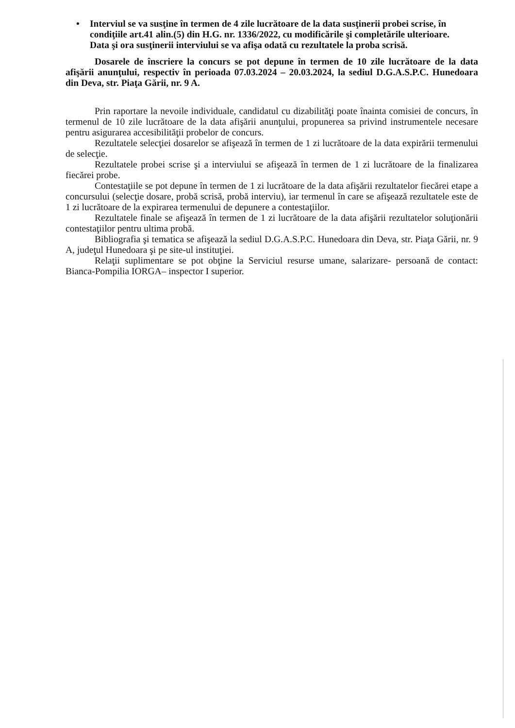• Interviul se va susţine în termen de 4 zile lucrătoare de la data susţinerii probei scrise, în condiţiile art.41 alin.(5) din H.G. nr. 1336/2022, cu modificările şi completările ulterioare.
Data şi ora susţinerii interviului se va afişa odată cu rezultatele la proba scrisă.
Dosarele de înscriere la concurs se pot depune în termen de 10 zile lucrătoare de la data afişării anunţului, respectiv în perioada 07.03.2024 – 20.03.2024, la sediul D.G.A.S.P.C. Hunedoara din Deva, str. Piaţa Gării, nr. 9 A.
Prin raportare la nevoile individuale, candidatul cu dizabilităţi poate înainta comisiei de concurs, în termenul de 10 zile lucrătoare de la data afişării anunţului, propunerea sa privind instrumentele necesare pentru asigurarea accesibilităţii probelor de concurs.
Rezultatele selecţiei dosarelor se afişează în termen de 1 zi lucrătoare de la data expirării termenului de selecţie.
Rezultatele probei scrise şi a interviului se afişează în termen de 1 zi lucrătoare de la finalizarea fiecărei probe.
Contestaţiile se pot depune în termen de 1 zi lucrătoare de la data afişării rezultatelor fiecărei etape a concursului (selecţie dosare, probă scrisă, probă interviu), iar termenul în care se afişează rezultatele este de 1 zi lucrătoare de la expirarea termenului de depunere a contestaţiilor.
Rezultatele finale se afişează în termen de 1 zi lucrătoare de la data afişării rezultatelor soluţionării contestaţiilor pentru ultima probă.
Bibliografia şi tematica se afişează la sediul D.G.A.S.P.C. Hunedoara din Deva, str. Piaţa Gării, nr. 9 A, judeţul Hunedoara şi pe site-ul instituţiei.
Relaţii suplimentare se pot obţine la Serviciul resurse umane, salarizare- persoană de contact: Bianca-Pompilia IORGA– inspector I superior.